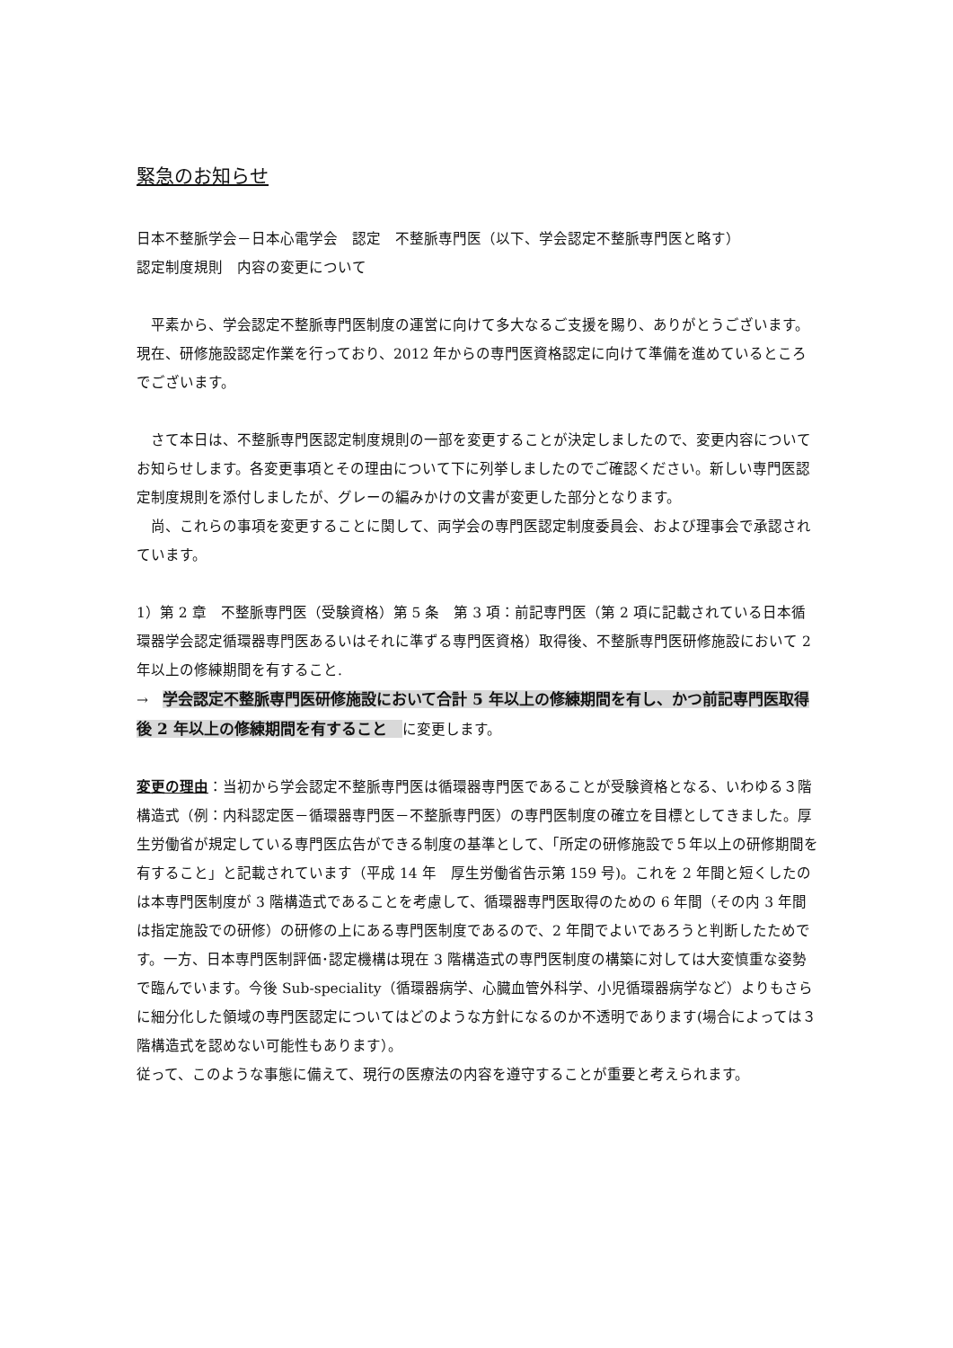緊急のお知らせ
日本不整脈学会－日本心電学会　認定　不整脈専門医（以下、学会認定不整脈専門医と略す）
認定制度規則　内容の変更について
　平素から、学会認定不整脈専門医制度の運営に向けて多大なるご支援を賜り、ありがとうございます。現在、研修施設認定作業を行っており、2012 年からの専門医資格認定に向けて準備を進めているところでございます。
　さて本日は、不整脈専門医認定制度規則の一部を変更することが決定しましたので、変更内容についてお知らせします。各変更事項とその理由について下に列挙しましたのでご確認ください。新しい専門医認定制度規則を添付しましたが、グレーの編みかけの文書が変更した部分となります。
　尚、これらの事項を変更することに関して、両学会の専門医認定制度委員会、および理事会で承認されています。
1）第 2 章　不整脈専門医（受験資格）第 5 条　第 3 項：前記専門医（第 2 項に記載されている日本循環器学会認定循環器専門医あるいはそれに準ずる専門医資格）取得後、不整脈専門医研修施設において 2 年以上の修練期間を有すること.
→　学会認定不整脈専門医研修施設において合計 5 年以上の修練期間を有し、かつ前記専門医取得後 2 年以上の修練期間を有すること　に変更します。
変更の理由：当初から学会認定不整脈専門医は循環器専門医であることが受験資格となる、いわゆる３階構造式（例：内科認定医－循環器専門医－不整脈専門医）の専門医制度の確立を目標としてきました。厚生労働省が規定している専門医広告ができる制度の基準として、「所定の研修施設で５年以上の研修期間を有すること」と記載されています（平成 14 年　厚生労働省告示第 159 号)。これを 2 年間と短くしたのは本専門医制度が 3 階構造式であることを考慮して、循環器専門医取得のための 6 年間（その内 3 年間は指定施設での研修）の研修の上にある専門医制度であるので、2 年間でよいであろうと判断したためです。一方、日本専門医制評価･認定機構は現在 3 階構造式の専門医制度の構築に対しては大変慎重な姿勢で臨んでいます。今後 Sub-speciality（循環器病学、心臓血管外科学、小児循環器病学など）よりもさらに細分化した領域の専門医認定についてはどのような方針になるのか不透明であります(場合によっては３階構造式を認めない可能性もあります）。
従って、このような事態に備えて、現行の医療法の内容を遵守することが重要と考えられます。